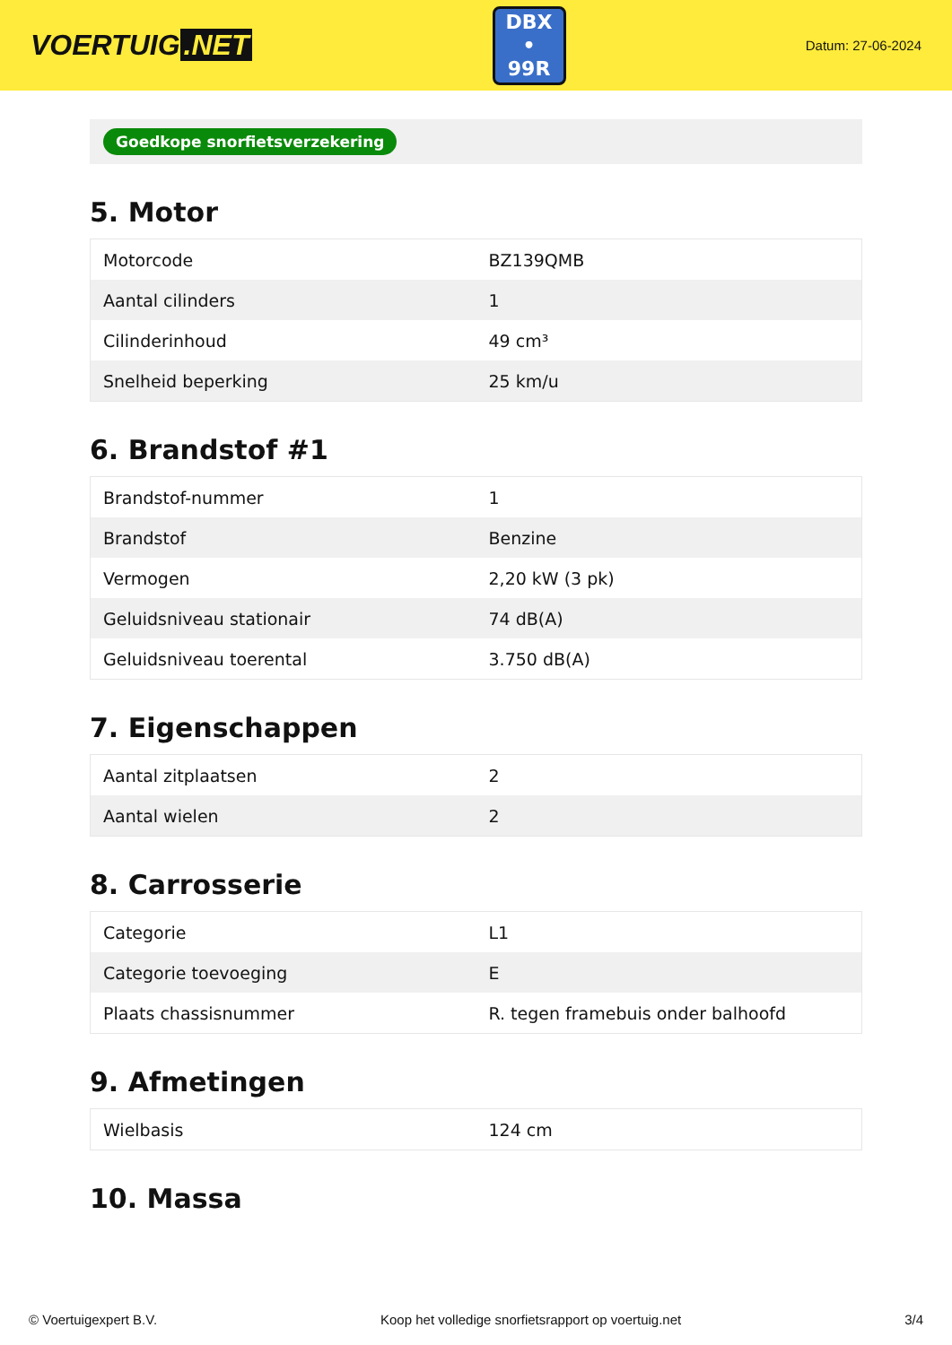VOERTUIG.NET
DBX
• 99R
Datum: 27-06-2024
Goedkope snorfietsverzekering
5. Motor
| Motorcode | BZ139QMB |
| Aantal cilinders | 1 |
| Cilinderinhoud | 49 cm³ |
| Snelheid beperking | 25 km/u |
6. Brandstof #1
| Brandstof-nummer | 1 |
| Brandstof | Benzine |
| Vermogen | 2,20 kW (3 pk) |
| Geluidsniveau stationair | 74 dB(A) |
| Geluidsniveau toerental | 3.750 dB(A) |
7. Eigenschappen
| Aantal zitplaatsen | 2 |
| Aantal wielen | 2 |
8. Carrosserie
| Categorie | L1 |
| Categorie toevoeging | E |
| Plaats chassisnummer | R. tegen framebuis onder balhoofd |
9. Afmetingen
| Wielbasis | 124 cm |
10. Massa
© Voertuigexpert B.V. Koop het volledige snorfietsrapport op voertuig.net 3/4